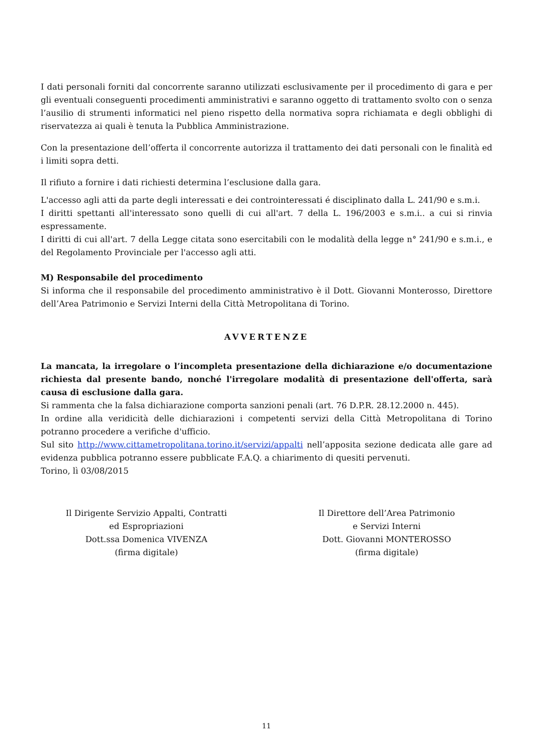I dati personali forniti dal concorrente saranno utilizzati esclusivamente per il procedimento di gara e per gli eventuali conseguenti procedimenti amministrativi e saranno oggetto di trattamento svolto con o senza l’ausilio di strumenti informatici nel pieno rispetto della normativa sopra richiamata e degli obblighi di riservatezza ai quali è tenuta la Pubblica Amministrazione.
Con la presentazione dell’offerta il concorrente autorizza il trattamento dei dati personali con le finalità ed i limiti sopra detti.
Il rifiuto a fornire i dati richiesti determina l’esclusione dalla gara.
L'accesso agli atti da parte degli interessati e dei controinteressati é disciplinato dalla L. 241/90 e s.m.i.
I diritti spettanti all'interessato sono quelli di cui all'art. 7 della L. 196/2003 e s.m.i.. a cui si rinvia espressamente.
I diritti di cui all'art. 7 della Legge citata sono esercitabili con le modalità della legge n° 241/90 e s.m.i., e del Regolamento Provinciale per l'accesso agli atti.
M) Responsabile del procedimento
Si informa che il responsabile del procedimento amministrativo è il Dott. Giovanni Monterosso, Direttore dell’Area Patrimonio e Servizi Interni della Città Metropolitana di Torino.
AVVERTENZE
La mancata, la irregolare o l’incompleta presentazione della dichiarazione e/o documentazione richiesta dal presente bando, nonché l'irregolare modalità di presentazione dell'offerta, sarà causa di esclusione dalla gara.
Si rammenta che la falsa dichiarazione comporta sanzioni penali (art. 76 D.P.R. 28.12.2000 n. 445).
In ordine alla veridicità delle dichiarazioni i competenti servizi della Città Metropolitana di Torino potranno procedere a verifiche d'ufficio.
Sul sito http://www.cittametropolitana.torino.it/servizi/appalti nell’apposita sezione dedicata alle gare ad evidenza pubblica potranno essere pubblicate F.A.Q. a chiarimento di quesiti pervenuti.
Torino, lì 03/08/2015
Il Dirigente Servizio Appalti, Contratti
ed Espropriazioni
Dott.ssa Domenica VIVENZA
(firma digitale)
Il Direttore dell’Area Patrimonio
e Servizi Interni
Dott. Giovanni MONTEROSSO
(firma digitale)
11